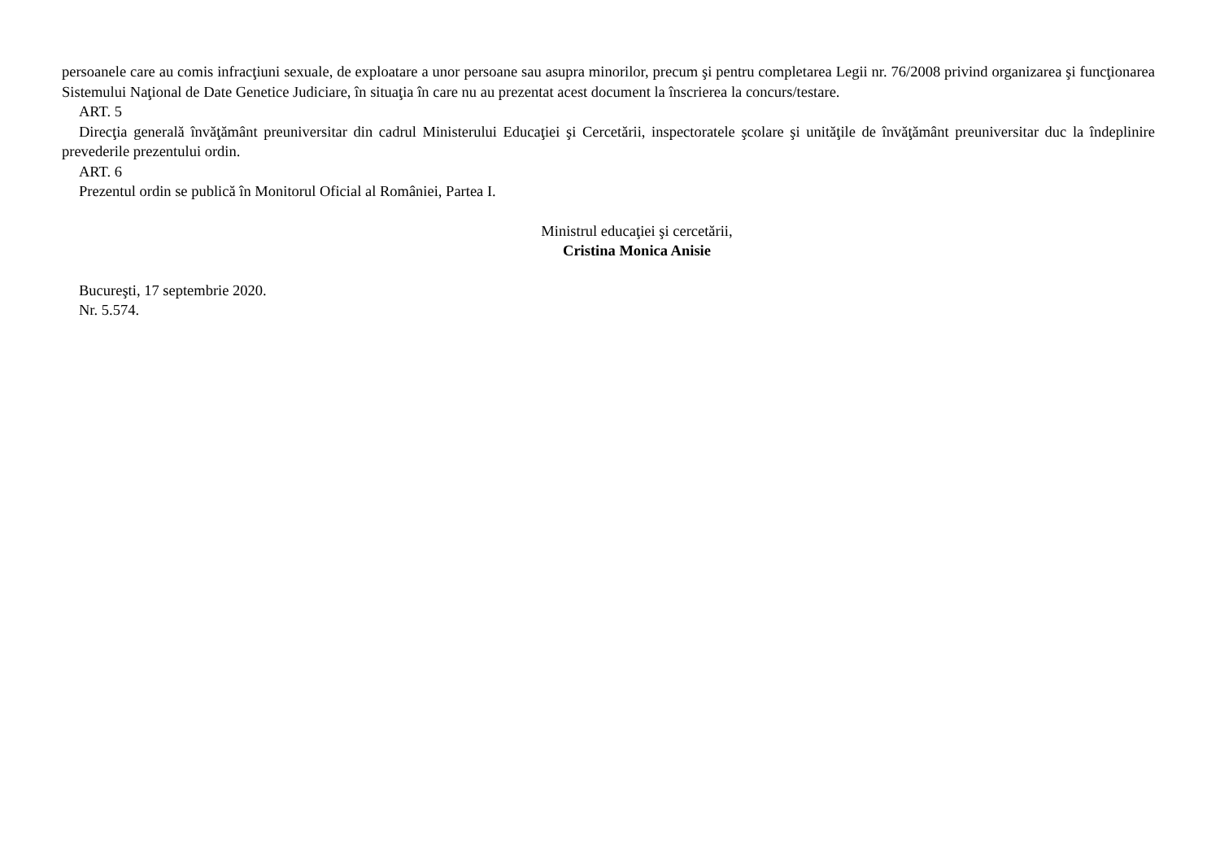persoanele care au comis infracţiuni sexuale, de exploatare a unor persoane sau asupra minorilor, precum şi pentru completarea Legii nr. 76/2008 privind organizarea şi funcţionarea Sistemului Naţional de Date Genetice Judiciare, în situaţia în care nu au prezentat acest document la înscrierea la concurs/testare.
ART. 5
Direcţia generală învăţământ preuniversitar din cadrul Ministerului Educaţiei şi Cercetării, inspectoratele şcolare şi unităţile de învăţământ preuniversitar duc la îndeplinire prevederile prezentului ordin.
ART. 6
Prezentul ordin se publică în Monitorul Oficial al României, Partea I.
Ministrul educaţiei şi cercetării,
Cristina Monica Anisie
Bucureşti, 17 septembrie 2020.
Nr. 5.574.